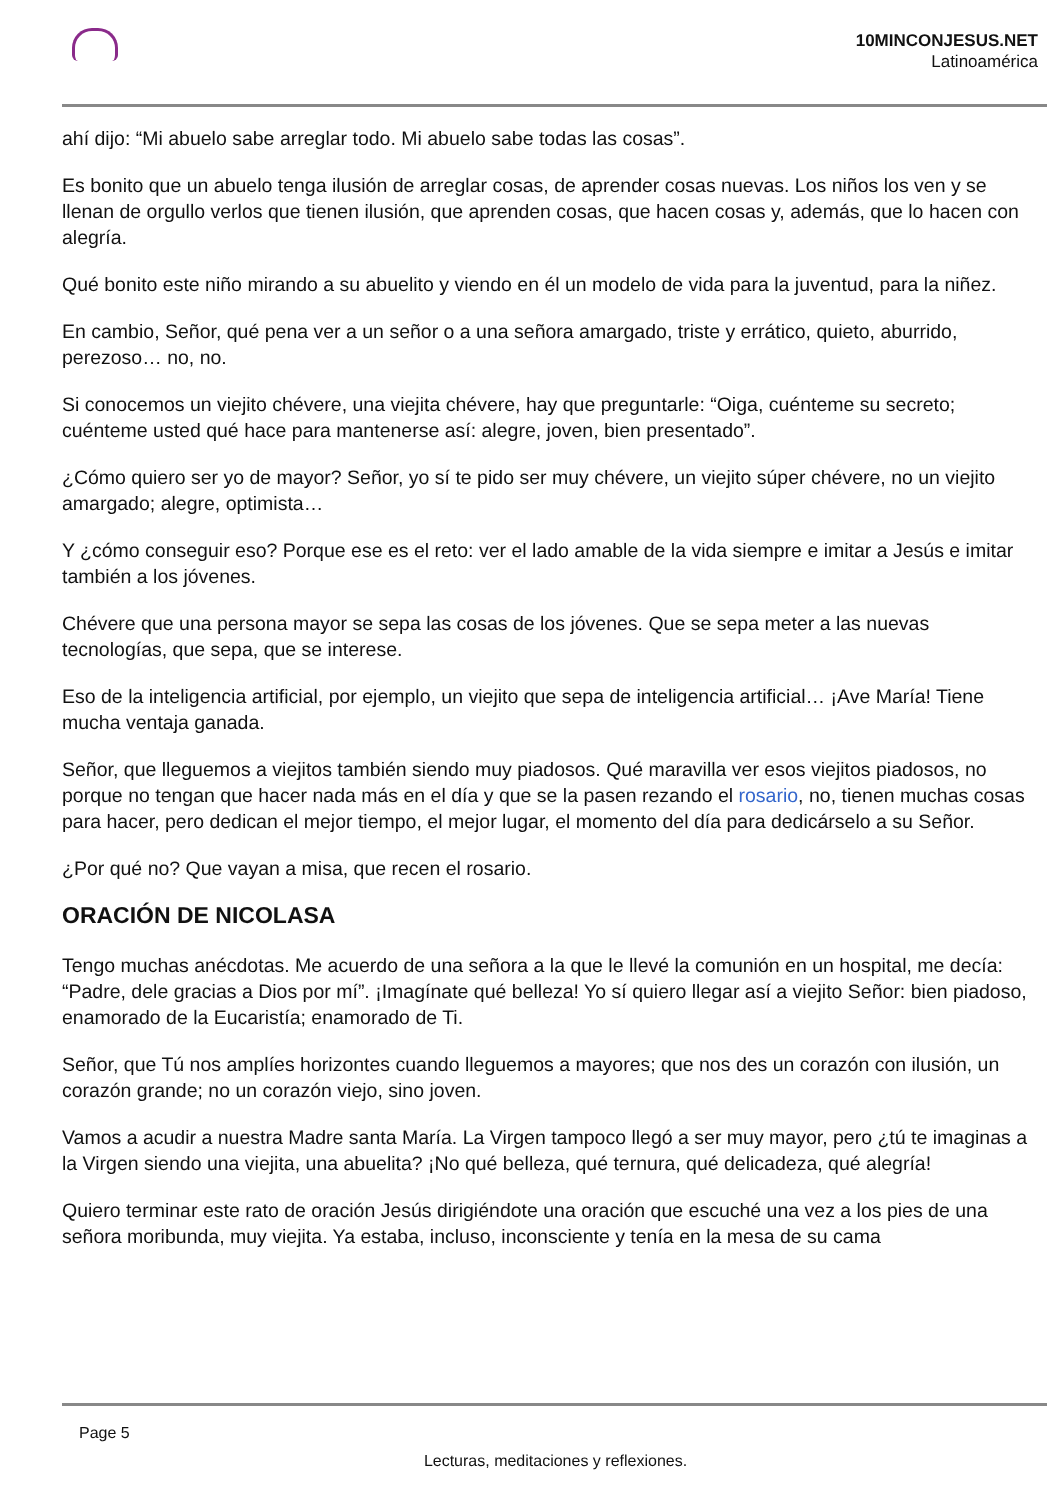10MINCONJESUS.NET
Latinoamérica
ahí dijo: “Mi abuelo sabe arreglar todo. Mi abuelo sabe todas las cosas”.
Es bonito que un abuelo tenga ilusión de arreglar cosas, de aprender cosas nuevas. Los niños los ven y se llenan de orgullo verlos que tienen ilusión, que aprenden cosas, que hacen cosas y, además, que lo hacen con alegría.
Qué bonito este niño mirando a su abuelito y viendo en él un modelo de vida para la juventud, para la niñez.
En cambio, Señor, qué pena ver a un señor o a una señora amargado, triste y errático, quieto, aburrido, perezoso… no, no.
Si conocemos un viejito chévere, una viejita chévere, hay que preguntarle: “Oiga, cuénteme su secreto; cuénteme usted qué hace para mantenerse así: alegre, joven, bien presentado”.
¿Cómo quiero ser yo de mayor? Señor, yo sí te pido ser muy chévere, un viejito súper chévere, no un viejito amargado; alegre, optimista…
Y ¿cómo conseguir eso? Porque ese es el reto: ver el lado amable de la vida siempre e imitar a Jesús e imitar también a los jóvenes.
Chévere que una persona mayor se sepa las cosas de los jóvenes. Que se sepa meter a las nuevas tecnologías, que sepa, que se interese.
Eso de la inteligencia artificial, por ejemplo, un viejito que sepa de inteligencia artificial… ¡Ave María! Tiene mucha ventaja ganada.
Señor, que lleguemos a viejitos también siendo muy piadosos. Qué maravilla ver esos viejitos piadosos, no porque no tengan que hacer nada más en el día y que se la pasen rezando el rosario, no, tienen muchas cosas para hacer, pero dedican el mejor tiempo, el mejor lugar, el momento del día para dedicárselo a su Señor.
¿Por qué no? Que vayan a misa, que recen el rosario.
ORACIÓN DE NICOLASA
Tengo muchas anécdotas. Me acuerdo de una señora a la que le llevé la comunión en un hospital, me decía: “Padre, dele gracias a Dios por mí”. ¡Imagínate qué belleza! Yo sí quiero llegar así a viejito Señor: bien piadoso, enamorado de la Eucaristía; enamorado de Ti.
Señor, que Tú nos amplíes horizontes cuando lleguemos a mayores; que nos des un corazón con ilusión, un corazón grande; no un corazón viejo, sino joven.
Vamos a acudir a nuestra Madre santa María. La Virgen tampoco llegó a ser muy mayor, pero ¿tú te imaginas a la Virgen siendo una viejita, una abuelita? ¡No qué belleza, qué ternura, qué delicadeza, qué alegría!
Quiero terminar este rato de oración Jesús dirigiéndote una oración que escuché una vez a los pies de una señora moribunda, muy viejita. Ya estaba, incluso, inconsciente y tenía en la mesa de su cama
Page 5
Lecturas, meditaciones y reflexiones.